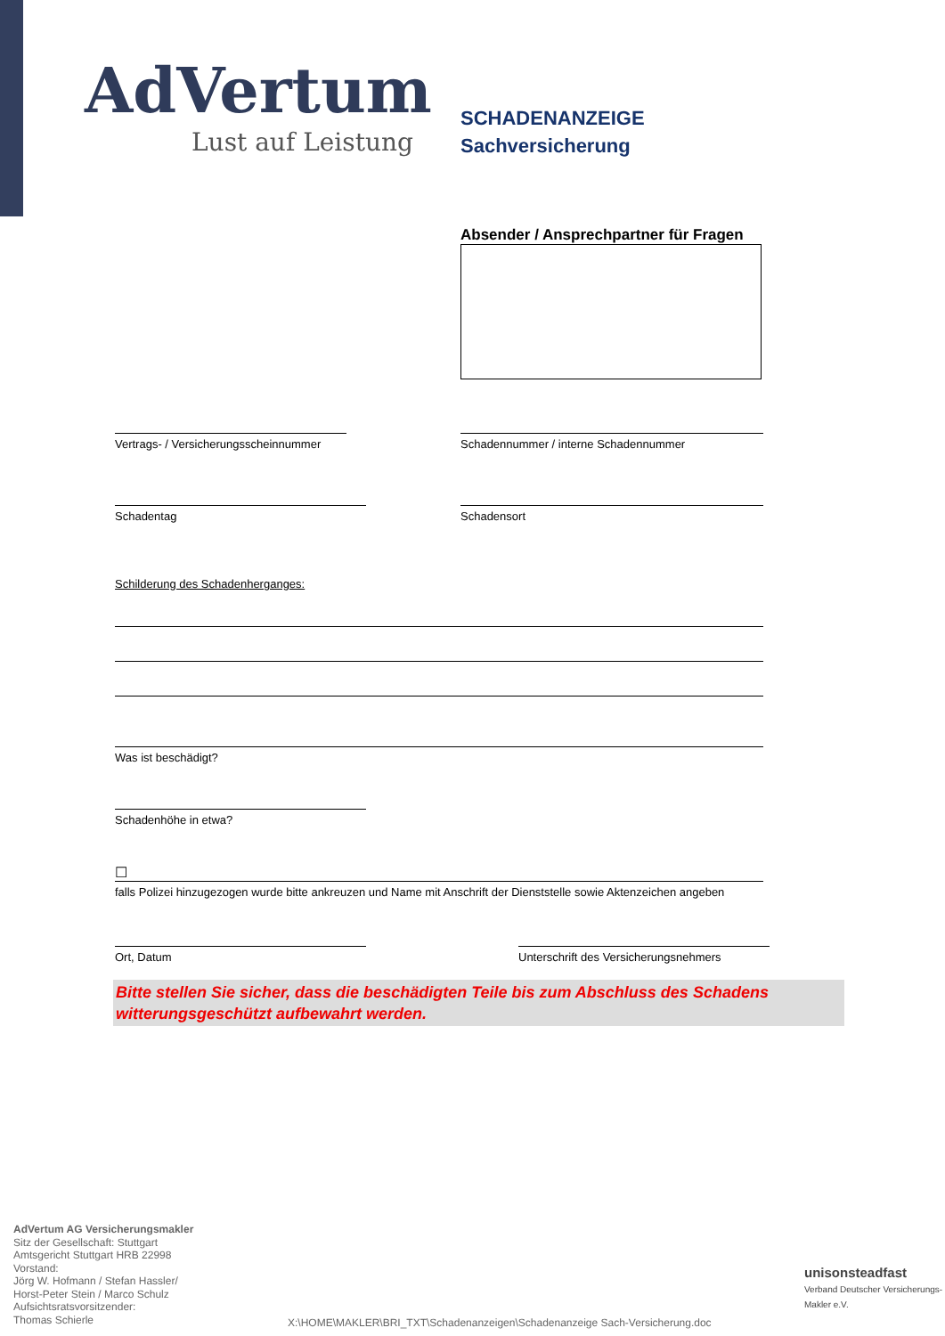AdVertum
Lust auf Leistung
SCHADENANZEIGE
Sachversicherung
Absender / Ansprechpartner für Fragen
Vertrags- / Versicherungsscheinnummer
Schadennummer / interne Schadennummer
Schadentag Schadensort
Schilderung des Schadenherganges:
Was ist beschädigt?
Schadenhöhe in etwa?
☐
falls Polizei hinzugezogen wurde bitte ankreuzen und Name mit Anschrift der Dienststelle sowie Aktenzeichen angeben
Ort, Datum
Unterschrift des Versicherungsnehmers
Bitte stellen Sie sicher, dass die beschädigten Teile bis zum Abschluss des Schadens witterungsgeschützt aufbewahrt werden.
AdVertum AG Versicherungsmakler
Sitz der Gesellschaft: Stuttgart
Amtsgericht Stuttgart HRB 22998
Vorstand:
Jörg W. Hofmann / Stefan Hassler/
Horst-Peter Stein / Marco Schulz
Aufsichtsratsvorsitzender:
Thomas Schierle
X:\HOME\MAKLER\BRI_TXT\Schadenanzeigen\Schadenanzeige Sach-Versicherung.doc
unisonsteadfast
Verband Deutscher Versicherungs-Makler e.V.